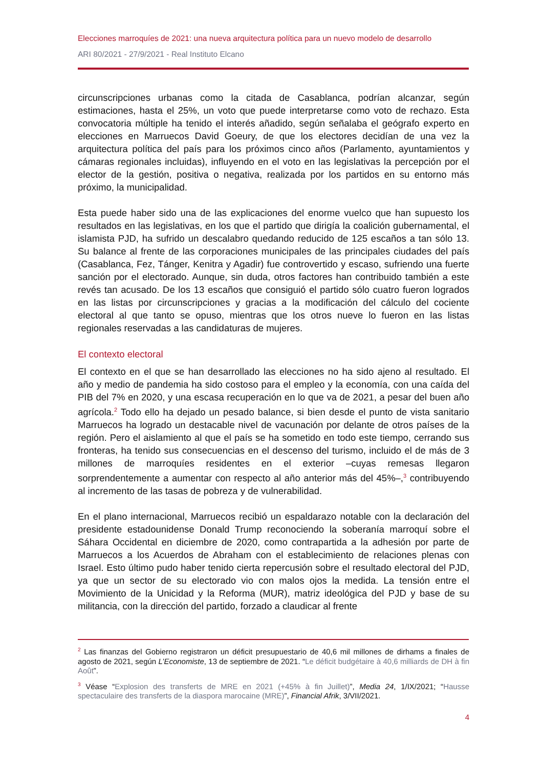Elecciones marroquíes de 2021: una nueva arquitectura política para un nuevo modelo de desarrollo
ARI 80/2021 - 27/9/2021 - Real Instituto Elcano
circunscripciones urbanas como la citada de Casablanca, podrían alcanzar, según estimaciones, hasta el 25%, un voto que puede interpretarse como voto de rechazo. Esta convocatoria múltiple ha tenido el interés añadido, según señalaba el geógrafo experto en elecciones en Marruecos David Goeury, de que los electores decidían de una vez la arquitectura política del país para los próximos cinco años (Parlamento, ayuntamientos y cámaras regionales incluidas), influyendo en el voto en las legislativas la percepción por el elector de la gestión, positiva o negativa, realizada por los partidos en su entorno más próximo, la municipalidad.
Esta puede haber sido una de las explicaciones del enorme vuelco que han supuesto los resultados en las legislativas, en los que el partido que dirigía la coalición gubernamental, el islamista PJD, ha sufrido un descalabro quedando reducido de 125 escaños a tan sólo 13. Su balance al frente de las corporaciones municipales de las principales ciudades del país (Casablanca, Fez, Tánger, Kenitra y Agadir) fue controvertido y escaso, sufriendo una fuerte sanción por el electorado. Aunque, sin duda, otros factores han contribuido también a este revés tan acusado. De los 13 escaños que consiguió el partido sólo cuatro fueron logrados en las listas por circunscripciones y gracias a la modificación del cálculo del cociente electoral al que tanto se opuso, mientras que los otros nueve lo fueron en las listas regionales reservadas a las candidaturas de mujeres.
El contexto electoral
El contexto en el que se han desarrollado las elecciones no ha sido ajeno al resultado. El año y medio de pandemia ha sido costoso para el empleo y la economía, con una caída del PIB del 7% en 2020, y una escasa recuperación en lo que va de 2021, a pesar del buen año agrícola.<sup>2</sup> Todo ello ha dejado un pesado balance, si bien desde el punto de vista sanitario Marruecos ha logrado un destacable nivel de vacunación por delante de otros países de la región. Pero el aislamiento al que el país se ha sometido en todo este tiempo, cerrando sus fronteras, ha tenido sus consecuencias en el descenso del turismo, incluido el de más de 3 millones de marroquíes residentes en el exterior –cuyas remesas llegaron sorprendentemente a aumentar con respecto al año anterior más del 45%–,<sup>3</sup> contribuyendo al incremento de las tasas de pobreza y de vulnerabilidad.
En el plano internacional, Marruecos recibió un espaldarazo notable con la declaración del presidente estadounidense Donald Trump reconociendo la soberanía marroquí sobre el Sáhara Occidental en diciembre de 2020, como contrapartida a la adhesión por parte de Marruecos a los Acuerdos de Abraham con el establecimiento de relaciones plenas con Israel. Esto último pudo haber tenido cierta repercusión sobre el resultado electoral del PJD, ya que un sector de su electorado vio con malos ojos la medida. La tensión entre el Movimiento de la Unicidad y la Reforma (MUR), matriz ideológica del PJD y base de su militancia, con la dirección del partido, forzado a claudicar al frente
<sup>2</sup> Las finanzas del Gobierno registraron un déficit presupuestario de 40,6 mil millones de dirhams a finales de agosto de 2021, según L’Economiste, 13 de septiembre de 2021. “Le déficit budgétaire à 40,6 milliards de DH à fin Août”.
<sup>3</sup> Véase “Explosion des transferts de MRE en 2021 (+45% à fin Juillet)”, Media 24, 1/IX/2021; “Hausse spectaculaire des transferts de la diaspora marocaine (MRE)”, Financial Afrik, 3/VII/2021.
4